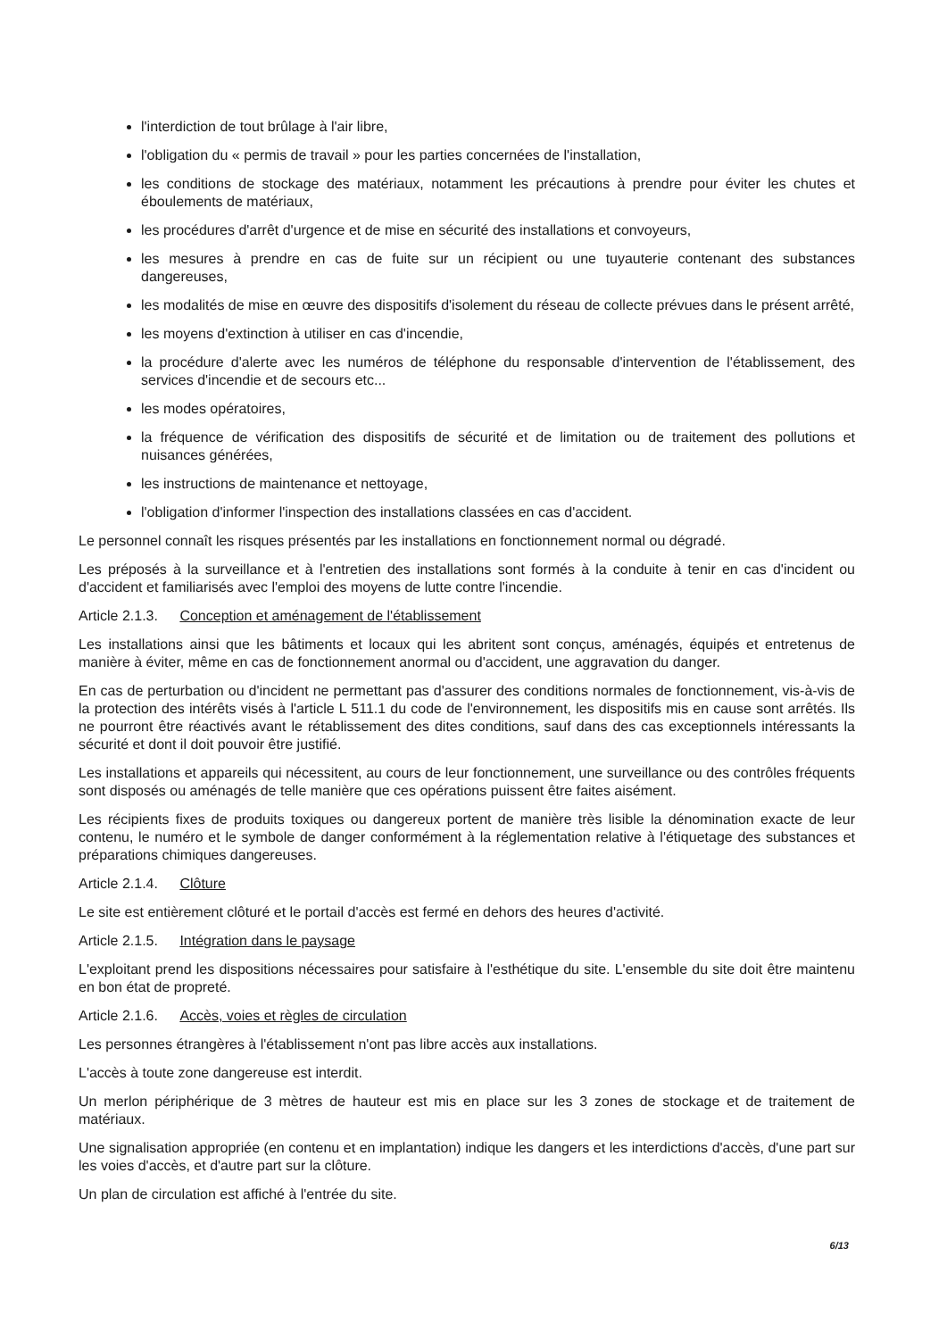l'interdiction de tout brûlage à l'air libre,
l'obligation du « permis de travail » pour les parties concernées de l'installation,
les conditions de stockage des matériaux, notamment les précautions à prendre pour éviter les chutes et éboulements de matériaux,
les procédures d'arrêt d'urgence et de mise en sécurité des installations et convoyeurs,
les mesures à prendre en cas de fuite sur un récipient ou une tuyauterie contenant des substances dangereuses,
les modalités de mise en œuvre des dispositifs d'isolement du réseau de collecte prévues dans le présent arrêté,
les moyens d'extinction à utiliser en cas d'incendie,
la procédure d'alerte avec les numéros de téléphone du responsable d'intervention de l'établissement, des services d'incendie et de secours etc...
les modes opératoires,
la fréquence de vérification des dispositifs de sécurité et de limitation ou de traitement des pollutions et nuisances générées,
les instructions de maintenance et nettoyage,
l'obligation d'informer l'inspection des installations classées en cas d'accident.
Le personnel connaît les risques présentés par les installations en fonctionnement normal ou dégradé.
Les préposés à la surveillance et à l'entretien des installations sont formés à la conduite à tenir en cas d'incident ou d'accident et familiarisés avec l'emploi des moyens de lutte contre l'incendie.
Article 2.1.3. Conception et aménagement de l'établissement
Les installations ainsi que les bâtiments et locaux qui les abritent sont conçus, aménagés, équipés et entretenus de manière à éviter, même en cas de fonctionnement anormal ou d'accident, une aggravation du danger.
En cas de perturbation ou d'incident ne permettant pas d'assurer des conditions normales de fonctionnement, vis-à-vis de la protection des intérêts visés à l'article L 511.1 du code de l'environnement, les dispositifs mis en cause sont arrêtés. Ils ne pourront être réactivés avant le rétablissement des dites conditions, sauf dans des cas exceptionnels intéressants la sécurité et dont il doit pouvoir être justifié.
Les installations et appareils qui nécessitent, au cours de leur fonctionnement, une surveillance ou des contrôles fréquents sont disposés ou aménagés de telle manière que ces opérations puissent être faites aisément.
Les récipients fixes de produits toxiques ou dangereux portent de manière très lisible la dénomination exacte de leur contenu, le numéro et le symbole de danger conformément à la réglementation relative à l'étiquetage des substances et préparations chimiques dangereuses.
Article 2.1.4. Clôture
Le site est entièrement clôturé et le portail d'accès est fermé en dehors des heures d'activité.
Article 2.1.5. Intégration dans le paysage
L'exploitant prend les dispositions nécessaires pour satisfaire à l'esthétique du site. L'ensemble du site doit être maintenu en bon état de propreté.
Article 2.1.6. Accès, voies et règles de circulation
Les personnes étrangères à l'établissement n'ont pas libre accès aux installations.
L'accès à toute zone dangereuse est interdit.
Un merlon périphérique de 3 mètres de hauteur est mis en place sur les 3 zones de stockage et de traitement de matériaux.
Une signalisation appropriée (en contenu et en implantation) indique les dangers et les interdictions d'accès, d'une part sur les voies d'accès, et d'autre part sur la clôture.
Un plan de circulation est affiché à l'entrée du site.
6/13